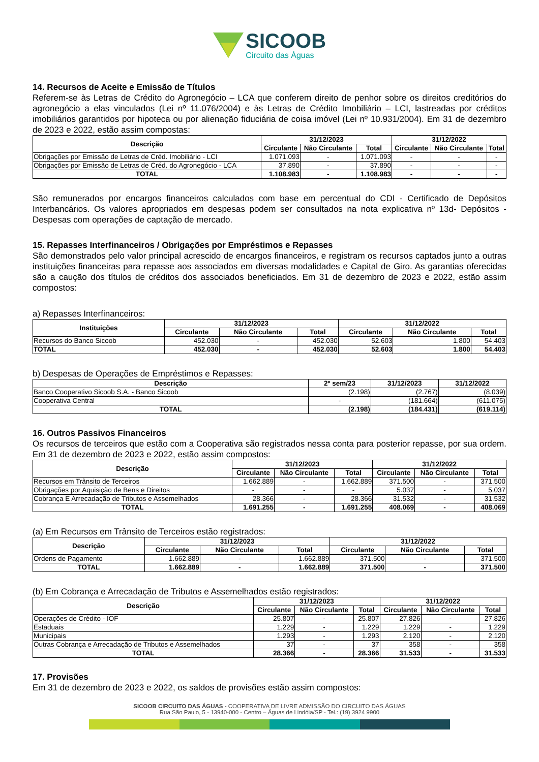SICOOB
Circuito das Águas
14. Recursos de Aceite e Emissão de Títulos
Referem-se às Letras de Crédito do Agronegócio – LCA que conferem direito de penhor sobre os direitos creditórios do agronegócio a elas vinculados (Lei nº 11.076/2004) e às Letras de Crédito Imobiliário – LCI, lastreadas por créditos imobiliários garantidos por hipoteca ou por alienação fiduciária de coisa imóvel (Lei nº 10.931/2004). Em 31 de dezembro de 2023 e 2022, estão assim compostas:
| Descrição | 31/12/2023 | | | 31/12/2022 | | |
| --- | --- | --- | --- | --- | --- | --- |
| | Circulante | Não Circulante | Total | Circulante | Não Circulante | Total |
| Obrigações por Emissão de Letras de Créd. Imobiliário - LCI | 1.071.093 | - | 1.071.093 | - | - | - |
| Obrigações por Emissão de Letras de Créd. do Agronegócio - LCA | 37.890 | - | 37.890 | - | - | - |
| TOTAL | 1.108.983 | - | 1.108.983 | - | - | - |
São remunerados por encargos financeiros calculados com base em percentual do CDI - Certificado de Depósitos Interbancários. Os valores apropriados em despesas podem ser consultados na nota explicativa nº 13d- Depósitos - Despesas com operações de captação de mercado.
15. Repasses Interfinanceiros / Obrigações por Empréstimos e Repasses
São demonstrados pelo valor principal acrescido de encargos financeiros, e registram os recursos captados junto a outras instituições financeiras para repasse aos associados em diversas modalidades e Capital de Giro. As garantias oferecidas são a caução dos títulos de créditos dos associados beneficiados. Em 31 de dezembro de 2023 e 2022, estão assim compostos:
a) Repasses Interfinanceiros:
| Instituições | 31/12/2023 | | | 31/12/2022 | | |
| --- | --- | --- | --- | --- | --- | --- |
| | Circulante | Não Circulante | Total | Circulante | Não Circulante | Total |
| Recursos do Banco Sicoob | 452.030 | - | 452.030 | 52.603 | 1.800 | 54.403 |
| TOTAL | 452.030 | - | 452.030 | 52.603 | 1.800 | 54.403 |
b) Despesas de Operações de Empréstimos e Repasses:
| Descrição | 2º sem/23 | 31/12/2023 | 31/12/2022 |
| --- | --- | --- | --- |
| Banco Cooperativo Sicoob S.A. - Banco Sicoob | (2.198) | (2.767) | (8.039) |
| Cooperativa Central | - | (181.664) | (611.075) |
| TOTAL | (2.198) | (184.431) | (619.114) |
16. Outros Passivos Financeiros
Os recursos de terceiros que estão com a Cooperativa são registrados nessa conta para posterior repasse, por sua ordem. Em 31 de dezembro de 2023 e 2022, estão assim compostos:
| Descrição | 31/12/2023 | | | 31/12/2022 | | |
| --- | --- | --- | --- | --- | --- | --- |
| | Circulante | Não Circulante | Total | Circulante | Não Circulante | Total |
| Recursos em Trânsito de Terceiros | 1.662.889 | - | 1.662.889 | 371.500 | - | 371.500 |
| Obrigações por Aquisição de Bens e Direitos | - | - | - | 5.037 | - | 5.037 |
| Cobrança E Arrecadação de Tributos e Assemelhados | 28.366 | - | 28.366 | 31.532 | - | 31.532 |
| TOTAL | 1.691.255 | - | 1.691.255 | 408.069 | - | 408.069 |
(a) Em Recursos em Trânsito de Terceiros estão registrados:
| Descrição | 31/12/2023 | | | 31/12/2022 | | |
| --- | --- | --- | --- | --- | --- | --- |
| | Circulante | Não Circulante | Total | Circulante | Não Circulante | Total |
| Ordens de Pagamento | 1.662.889 | - | 1.662.889 | 371.500 | - | 371.500 |
| TOTAL | 1.662.889 | - | 1.662.889 | 371.500 | - | 371.500 |
(b) Em Cobrança e Arrecadação de Tributos e Assemelhados estão registrados:
| Descrição | 31/12/2023 | | | 31/12/2022 | | |
| --- | --- | --- | --- | --- | --- | --- |
| | Circulante | Não Circulante | Total | Circulante | Não Circulante | Total |
| Operações de Crédito - IOF | 25.807 | - | 25.807 | 27.826 | - | 27.826 |
| Estaduais | 1.229 | - | 1.229 | 1.229 | - | 1.229 |
| Municipais | 1.293 | - | 1.293 | 2.120 | - | 2.120 |
| Outras Cobrança e Arrecadação de Tributos e Assemelhados | 37 | - | 37 | 358 | - | 358 |
| TOTAL | 28.366 | - | 28.366 | 31.533 | - | 31.533 |
17. Provisões
Em 31 de dezembro de 2023 e 2022, os saldos de provisões estão assim compostos:
SICOOB CIRCUITO DAS ÁGUAS - COOPERATIVA DE LIVRE ADMISSÃO DO CIRCUITO DAS ÁGUAS
Rua São Paulo, 5 - 13940-000 - Centro – Águas de Lindóia/SP - Tel.: (19) 3924 9900